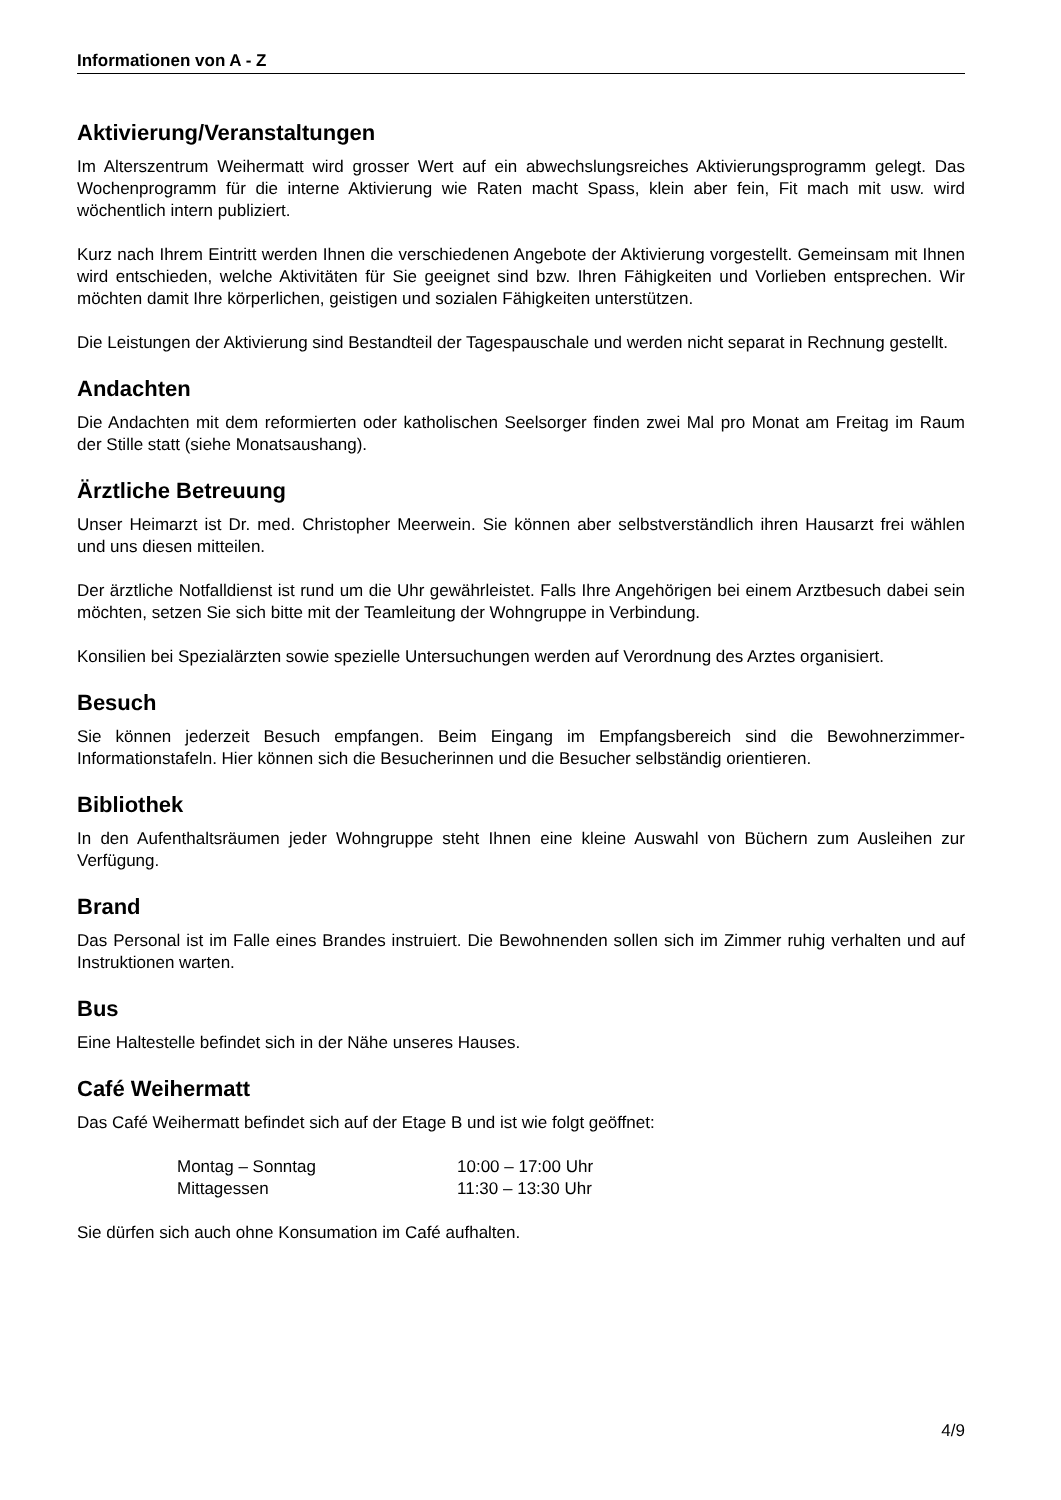Informationen von A - Z
Aktivierung/Veranstaltungen
Im Alterszentrum Weihermatt wird grosser Wert auf ein abwechslungsreiches Aktivierungsprogramm gelegt. Das Wochenprogramm für die interne Aktivierung wie Raten macht Spass, klein aber fein, Fit mach mit usw. wird wöchentlich intern publiziert.
Kurz nach Ihrem Eintritt werden Ihnen die verschiedenen Angebote der Aktivierung vorgestellt. Gemeinsam mit Ihnen wird entschieden, welche Aktivitäten für Sie geeignet sind bzw. Ihren Fähigkeiten und Vorlieben entsprechen. Wir möchten damit Ihre körperlichen, geistigen und sozialen Fähigkeiten unterstützen.
Die Leistungen der Aktivierung sind Bestandteil der Tagespauschale und werden nicht separat in Rechnung gestellt.
Andachten
Die Andachten mit dem reformierten oder katholischen Seelsorger finden zwei Mal pro Monat am Freitag im Raum der Stille statt (siehe Monatsaushang).
Ärztliche Betreuung
Unser Heimarzt ist Dr. med. Christopher Meerwein. Sie können aber selbstverständlich ihren Hausarzt frei wählen und uns diesen mitteilen.
Der ärztliche Notfalldienst ist rund um die Uhr gewährleistet. Falls Ihre Angehörigen bei einem Arztbesuch dabei sein möchten, setzen Sie sich bitte mit der Teamleitung der Wohngruppe in Verbindung.
Konsilien bei Spezialärzten sowie spezielle Untersuchungen werden auf Verordnung des Arztes organisiert.
Besuch
Sie können jederzeit Besuch empfangen. Beim Eingang im Empfangsbereich sind die Bewohnerzimmer-Informationstafeln. Hier können sich die Besucherinnen und die Besucher selbständig orientieren.
Bibliothek
In den Aufenthaltsräumen jeder Wohngruppe steht Ihnen eine kleine Auswahl von Büchern zum Ausleihen zur Verfügung.
Brand
Das Personal ist im Falle eines Brandes instruiert. Die Bewohnenden sollen sich im Zimmer ruhig verhalten und auf Instruktionen warten.
Bus
Eine Haltestelle befindet sich in der Nähe unseres Hauses.
Café Weihermatt
Das Café Weihermatt befindet sich auf der Etage B und ist wie folgt geöffnet:
| Montag – Sonntag | 10:00 – 17:00 Uhr |
| Mittagessen | 11:30 – 13:30 Uhr |
Sie dürfen sich auch ohne Konsumation im Café aufhalten.
4/9